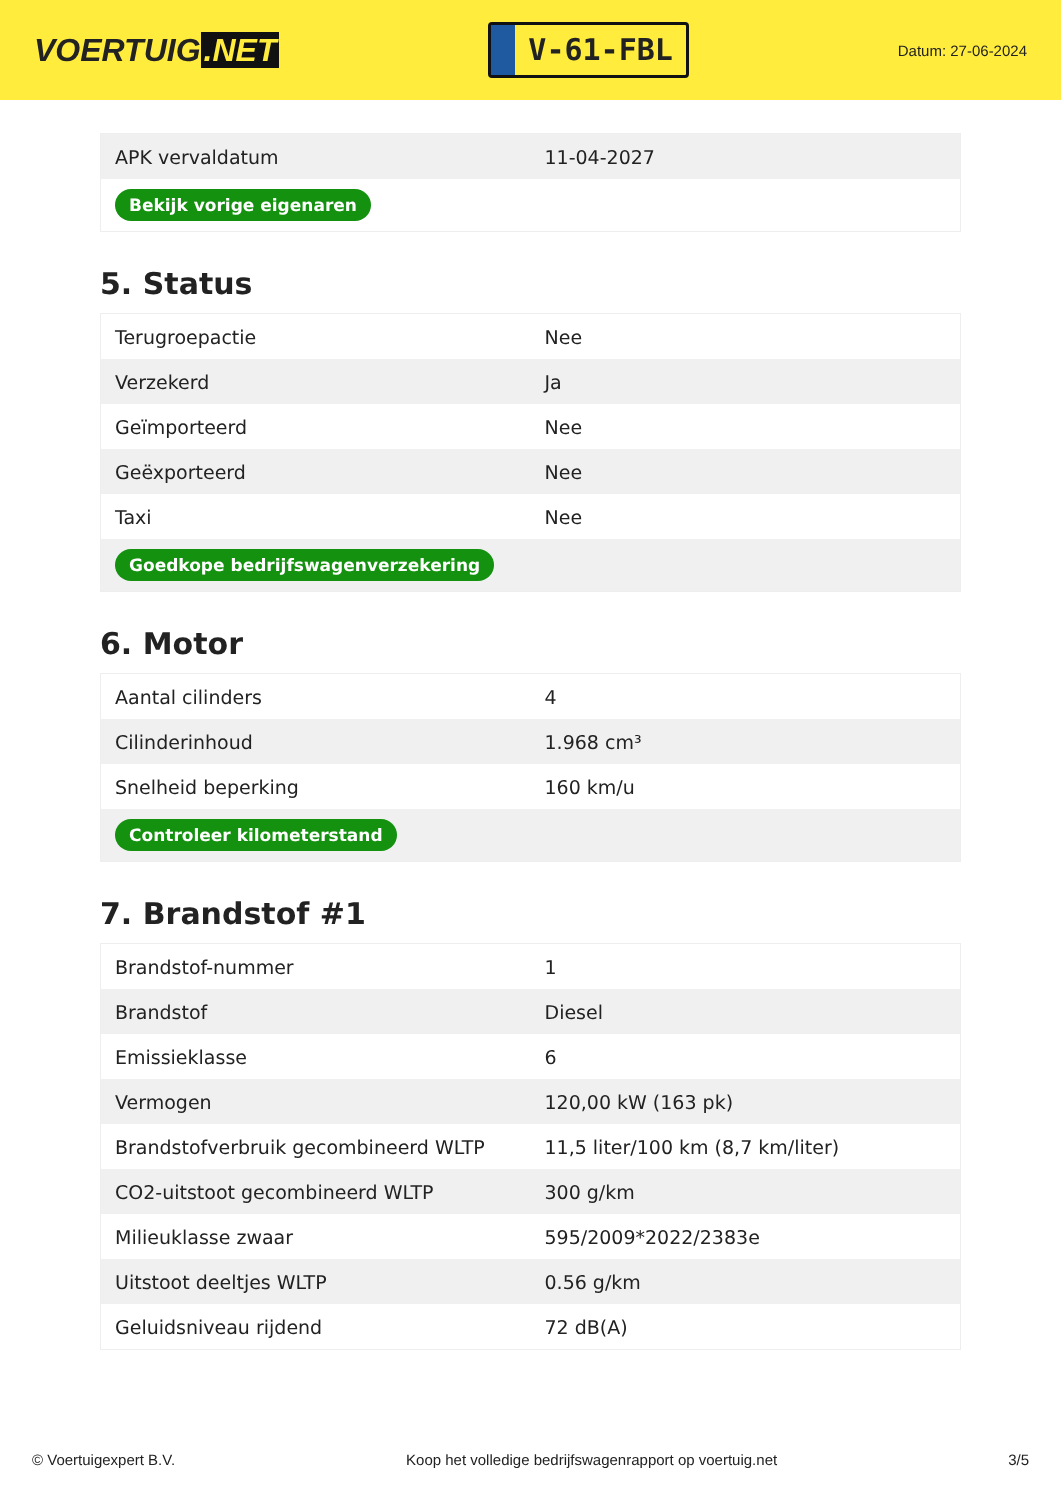VOERTUIG.NET
V-61-FBL
Datum: 27-06-2024
| APK vervaldatum | 11-04-2027 |
| Bekijk vorige eigenaren | |
5. Status
| Terugroepactie | Nee |
| Verzekerd | Ja |
| Geïmporteerd | Nee |
| Geëxporteerd | Nee |
| Taxi | Nee |
| Goedkope bedrijfswagenverzekering | |
6. Motor
| Aantal cilinders | 4 |
| Cilinderinhoud | 1.968 cm³ |
| Snelheid beperking | 160 km/u |
| Controleer kilometerstand | |
7. Brandstof #1
| Brandstof-nummer | 1 |
| Brandstof | Diesel |
| Emissieklasse | 6 |
| Vermogen | 120,00 kW (163 pk) |
| Brandstofverbruik gecombineerd WLTP | 11,5 liter/100 km (8,7 km/liter) |
| CO2-uitstoot gecombineerd WLTP | 300 g/km |
| Milieuklasse zwaar | 595/2009*2022/2383e |
| Uitstoot deeltjes WLTP | 0.56 g/km |
| Geluidsniveau rijdend | 72 dB(A) |
© Voertuigexpert B.V. Koop het volledige bedrijfswagenrapport op voertuig.net 3/5